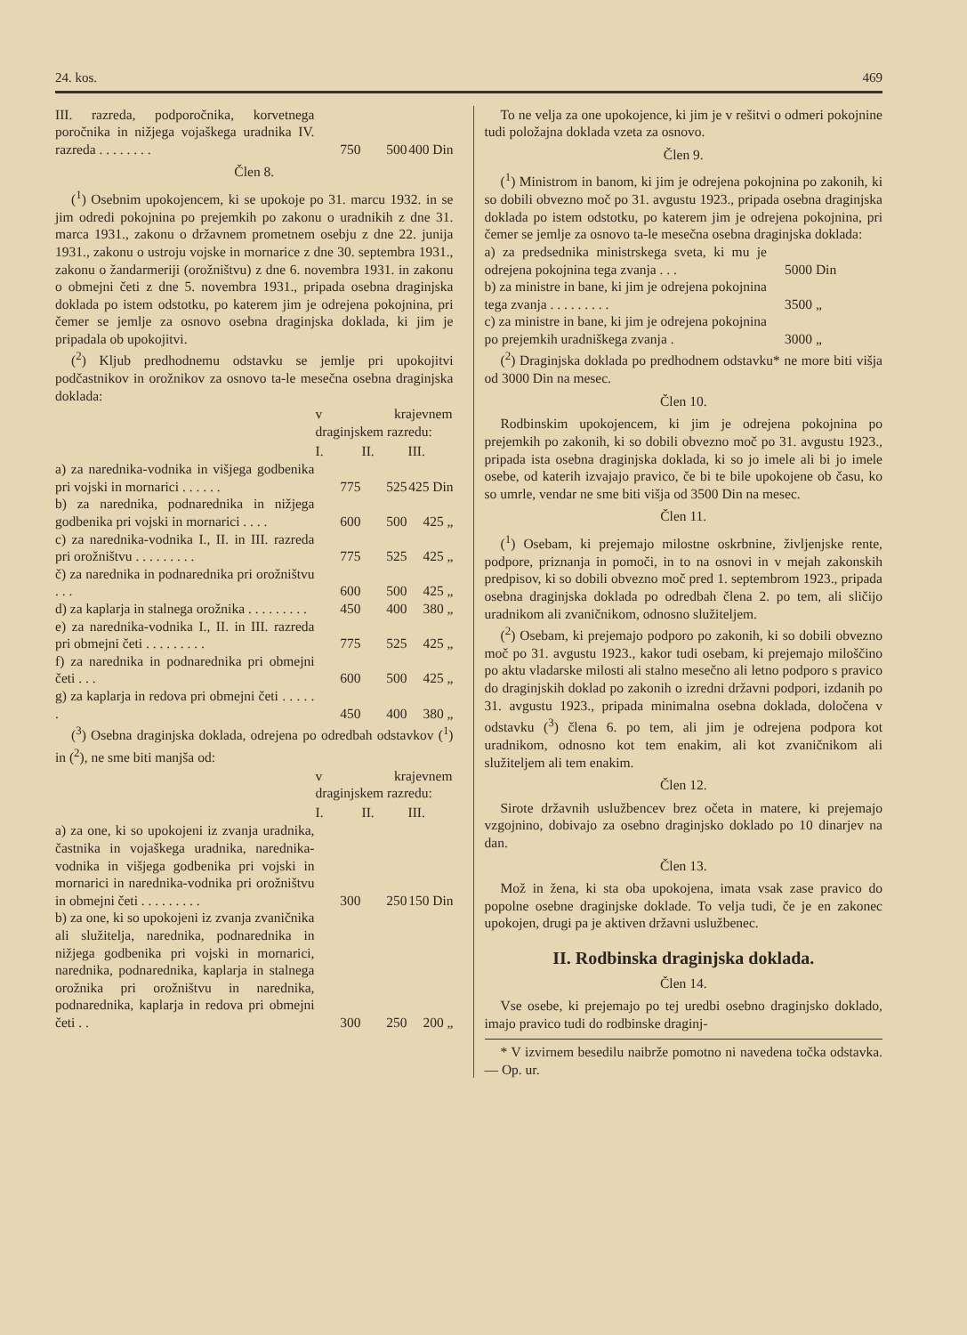24. kos. 469
| III. razreda, podporočnika, korvetnega poročnika in nižjega vojaškega uradnika IV. razreda . . . . . . . . | 750 | 500 | 400 Din |
Člen 8.
(<sup>1</sup>) Osebnim upokojencem, ki se upokoje po 31. marcu 1932. in se jim odredi pokojnina po prejemkih po zakonu o uradnikih z dne 31. marca 1931., zakonu o državnem prometnem osebju z dne 22. junija 1931., zakonu o ustroju vojske in mornarice z dne 30. septembra 1931., zakonu o žandarmeriji (orožništvu) z dne 6. novembra 1931. in zakonu o obmejni četi z dne 5. novembra 1931., pripada osebna draginjska doklada po istem odstotku, po katerem jim je odrejena pokojnina, pri čemer se jemlje za osnovo osebna draginjska doklada, ki jim je pripadala ob upokojitvi.
(<sup>2</sup>) Kljub predhodnemu odstavku se jemlje pri upokojitvi podčastnikov in orožnikov za osnovo ta-le mesečna osebna draginjska doklada:
| | v krajevnem draginjskem razredu: | | |
| --- | --- | --- | --- |
| | I. | II. | III. |
| a) za narednika-vodnika in višjega godbenika pri vojski in mornarici . . . . . . | 775 | 525 | 425 Din |
| b) za narednika, podnarednika in nižjega godbenika pri vojski in mornarici . . . . | 600 | 500 | 425 „ |
| c) za narednika-vodnika I., II. in III. razreda pri orožništvu . . . . . . . . . | 775 | 525 | 425 „ |
| č) za narednika in podnarednika pri orožništvu . . . | 600 | 500 | 425 „ |
| d) za kaplarja in stalnega orožnika . . . . . . . . . | 450 | 400 | 380 „ |
| e) za narednika-vodnika I., II. in III. razreda pri obmejni četi . . . . . . . . . | 775 | 525 | 425 „ |
| f) za narednika in podnarednika pri obmejni četi . . . | 600 | 500 | 425 „ |
| g) za kaplarja in redova pri obmejni četi . . . . . . | 450 | 400 | 380 „ |
(<sup>3</sup>) Osebna draginjska doklada, odrejena po odredbah odstavkov (<sup>1</sup>) in (<sup>2</sup>), ne sme biti manjša od:
| | v krajevnem draginjskem razredu: | | |
| --- | --- | --- | --- |
| | I. | II. | III. |
| a) za one, ki so upokojeni iz zvanja uradnika, častnika in vojaškega uradnika, narednika-vodnika in višjega godbenika pri vojski in mornarici in narednika-vodnika pri orožništvu in obmejni četi . . . . . . . . . | 300 | 250 | 150 Din |
| b) za one, ki so upokojeni iz zvanja zvaničnika ali služitelja, narednika, podnarednika in nižjega godbenika pri vojski in mornarici, narednika, podnarednika, kaplarja in stalnega orožnika pri orožništvu in narednika, podnarednika, kaplarja in redova pri obmejni četi . . | 300 | 250 | 200 „ |
To ne velja za one upokojence, ki jim je v rešitvi o odmeri pokojnine tudi položajna doklada vzeta za osnovo.
Člen 9.
(<sup>1</sup>) Ministrom in banom, ki jim je odrejena pokojnina po zakonih, ki so dobili obvezno moč po 31. avgustu 1923., pripada osebna draginjska doklada po istem odstotku, po katerem jim je odrejena pokojnina, pri čemer se jemlje za osnovo ta-le mesečna osebna draginjska doklada:
| a) za predsednika ministrskega sveta, ki mu je odrejena pokojnina tega zvanja . . . | 5000 Din |
| b) za ministre in bane, ki jim je odrejena pokojnina tega zvanja . . . . . . . . . | 3500 „ |
| c) za ministre in bane, ki jim je odrejena pokojnina po prejemkih uradniškega zvanja . | 3000 „ |
(<sup>2</sup>) Draginjska doklada po predhodnem odstavku* ne more biti višja od 3000 Din na mesec.
Člen 10.
Rodbinskim upokojencem, ki jim je odrejena pokojnina po prejemkih po zakonih, ki so dobili obvezno moč po 31. avgustu 1923., pripada ista osebna draginjska doklada, ki so jo imele ali bi jo imele osebe, od katerih izvajajo pravico, če bi te bile upokojene ob času, ko so umrle, vendar ne sme biti višja od 3500 Din na mesec.
Člen 11.
(<sup>1</sup>) Osebam, ki prejemajo milostne oskrbnine, življenjske rente, podpore, priznanja in pomoči, in to na osnovi in v mejah zakonskih predpisov, ki so dobili obvezno moč pred 1. septembrom 1923., pripada osebna draginjska doklada po odredbah člena 2. po tem, ali sličijo uradnikom ali zvaničnikom, odnosno služiteljem.
(<sup>2</sup>) Osebam, ki prejemajo podporo po zakonih, ki so dobili obvezno moč po 31. avgustu 1923., kakor tudi osebam, ki prejemajo miloščino po aktu vladarske milosti ali stalno mesečno ali letno podporo s pravico do draginjskih doklad po zakonih o izredni državni podpori, izdanih po 31. avgustu 1923., pripada minimalna osebna doklada, določena v odstavku (<sup>3</sup>) člena 6. po tem, ali jim je odrejena podpora kot uradnikom, odnosno kot tem enakim, ali kot zvaničnikom ali služiteljem ali tem enakim.
Člen 12.
Sirote državnih uslužbencev brez očeta in matere, ki prejemajo vzgojnino, dobivajo za osebno draginjsko doklado po 10 dinarjev na dan.
Člen 13.
Mož in žena, ki sta oba upokojena, imata vsak zase pravico do popolne osebne draginjske doklade. To velja tudi, če je en zakonec upokojen, drugi pa je aktiven državni uslužbenec.
II. Rodbinska draginjska doklada.
Člen 14.
Vse osebe, ki prejemajo po tej uredbi osebno draginjsko doklado, imajo pravico tudi do rodbinske draginj-
* V izvirnem besedilu naibrže pomotno ni navedena točka odstavka. — Op. ur.